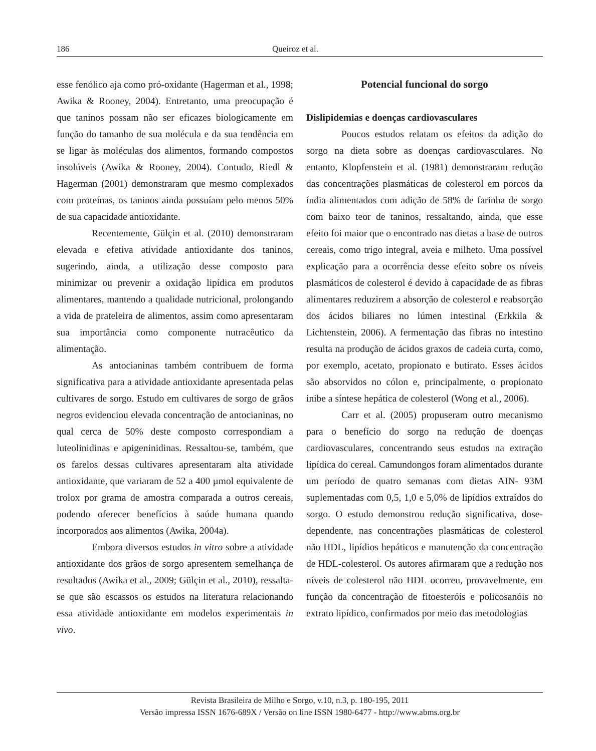186 Queiroz et al.
esse fenólico aja como pró-oxidante (Hagerman et al., 1998; Awika & Rooney, 2004). Entretanto, uma preocupação é que taninos possam não ser eficazes biologicamente em função do tamanho de sua molécula e da sua tendência em se ligar às moléculas dos alimentos, formando compostos insolúveis (Awika & Rooney, 2004). Contudo, Riedl & Hagerman (2001) demonstraram que mesmo complexados com proteínas, os taninos ainda possuíam pelo menos 50% de sua capacidade antioxidante.
Recentemente, Gülçin et al. (2010) demonstraram elevada e efetiva atividade antioxidante dos taninos, sugerindo, ainda, a utilização desse composto para minimizar ou prevenir a oxidação lipídica em produtos alimentares, mantendo a qualidade nutricional, prolongando a vida de prateleira de alimentos, assim como apresentaram sua importância como componente nutracêutico da alimentação.
As antocianinas também contribuem de forma significativa para a atividade antioxidante apresentada pelas cultivares de sorgo. Estudo em cultivares de sorgo de grãos negros evidenciou elevada concentração de antocianinas, no qual cerca de 50% deste composto correspondiam a luteolinidinas e apigeninidinas. Ressaltou-se, também, que os farelos dessas cultivares apresentaram alta atividade antioxidante, que variaram de 52 a 400 µmol equivalente de trolox por grama de amostra comparada a outros cereais, podendo oferecer benefícios à saúde humana quando incorporados aos alimentos (Awika, 2004a).
Embora diversos estudos in vitro sobre a atividade antioxidante dos grãos de sorgo apresentem semelhança de resultados (Awika et al., 2009; Gülçin et al., 2010), ressalta-se que são escassos os estudos na literatura relacionando essa atividade antioxidante em modelos experimentais in vivo.
Potencial funcional do sorgo
Dislipidemias e doenças cardiovasculares
Poucos estudos relatam os efeitos da adição do sorgo na dieta sobre as doenças cardiovasculares. No entanto, Klopfenstein et al. (1981) demonstraram redução das concentrações plasmáticas de colesterol em porcos da índia alimentados com adição de 58% de farinha de sorgo com baixo teor de taninos, ressaltando, ainda, que esse efeito foi maior que o encontrado nas dietas a base de outros cereais, como trigo integral, aveia e milheto. Uma possível explicação para a ocorrência desse efeito sobre os níveis plasmáticos de colesterol é devido à capacidade de as fibras alimentares reduzirem a absorção de colesterol e reabsorção dos ácidos biliares no lúmen intestinal (Erkkila & Lichtenstein, 2006). A fermentação das fibras no intestino resulta na produção de ácidos graxos de cadeia curta, como, por exemplo, acetato, propionato e butirato. Esses ácidos são absorvidos no cólon e, principalmente, o propionato inibe a síntese hepática de colesterol (Wong et al., 2006).
Carr et al. (2005) propuseram outro mecanismo para o benefício do sorgo na redução de doenças cardiovasculares, concentrando seus estudos na extração lipídica do cereal. Camundongos foram alimentados durante um período de quatro semanas com dietas AIN- 93M suplementadas com 0,5, 1,0 e 5,0% de lipídios extraídos do sorgo. O estudo demonstrou redução significativa, dose-dependente, nas concentrações plasmáticas de colesterol não HDL, lipídios hepáticos e manutenção da concentração de HDL-colesterol. Os autores afirmaram que a redução nos níveis de colesterol não HDL ocorreu, provavelmente, em função da concentração de fitoesteróis e policosanóis no extrato lipídico, confirmados por meio das metodologias
Revista Brasileira de Milho e Sorgo, v.10, n.3, p. 180-195, 2011
Versão impressa ISSN 1676-689X / Versão on line ISSN 1980-6477 - http://www.abms.org.br